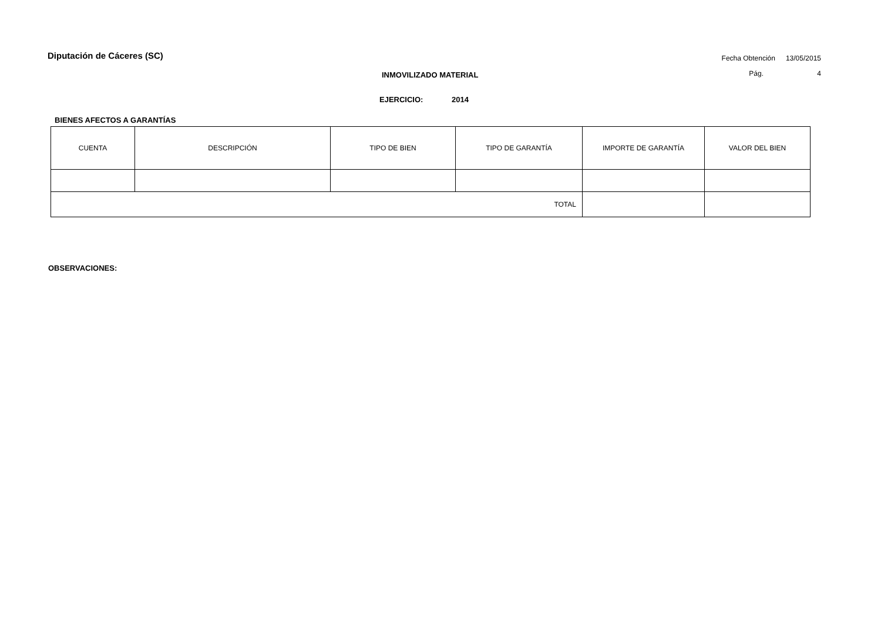Diputación de Cáceres (SC)
Fecha Obtención 13/05/2015
Pág. 4
INMOVILIZADO MATERIAL
EJERCICIO: 2014
BIENES AFECTOS A GARANTÍAS
| CUENTA | DESCRIPCIÓN | TIPO DE BIEN | TIPO DE GARANTÍA | IMPORTE DE GARANTÍA | VALOR DEL BIEN |
| --- | --- | --- | --- | --- | --- |
| TOTAL | | | | | |
OBSERVACIONES: